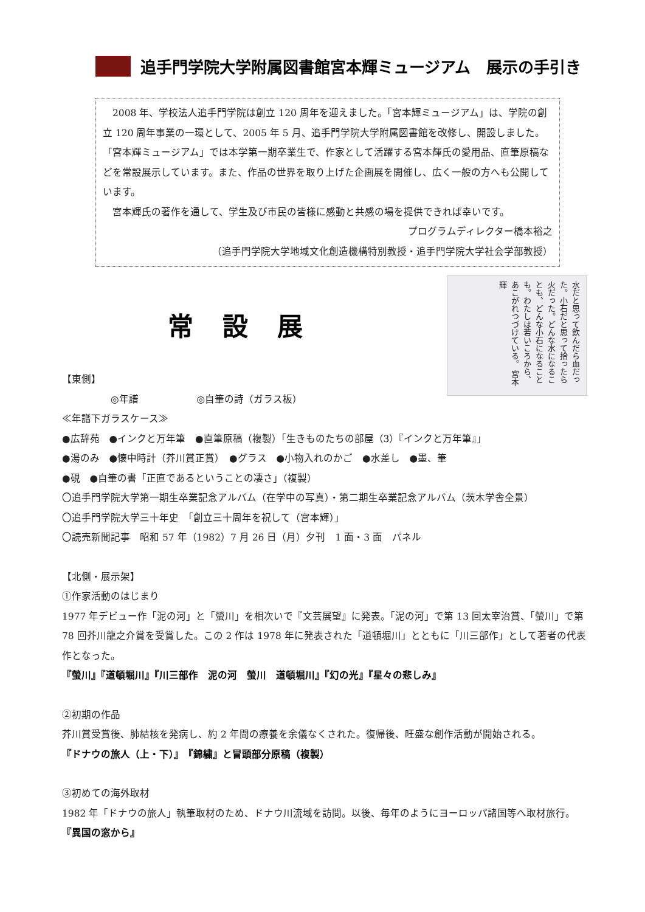追手門学院大学附属図書館宮本輝ミュージアム　展示の手引き
　2008 年、学校法人追手門学院は創立 120 周年を迎えました。「宮本輝ミュージアム」は、学院の創立 120 周年事業の一環として、2005 年 5 月、追手門学院大学附属図書館を改修し、開設しました。「宮本輝ミュージアム」では本学第一期卒業生で、作家として活躍する宮本輝氏の愛用品、直筆原稿などを常設展示しています。また、作品の世界を取り上げた企画展を開催し、広く一般の方へも公開しています。
　宮本輝氏の著作を通して、学生及び市民の皆様に感動と共感の場を提供できれば幸いです。
プログラムディレクター橋本裕之
（追手門学院大学地域文化創造機構特別教授・追手門学院大学社会学部教授）
常設展
【東側】
　　　　　◎年譜　　　　　　◎自筆の詩（ガラス板）
水だと思って飲んだら血だった。小石だと思って拾ったら火だった。どんな水になることも、どんな小石になることも。わたしは若いころから、あこがれつづけている。 宮本輝
≪年譜下ガラスケース≫
●広辞苑　●インクと万年筆　●直筆原稿（複製）「生きものたちの部屋（3）『インクと万年筆』」
●湯のみ　●懐中時計（芥川賞正賞）　●グラス　●小物入れのかご　●水差し　●墨、筆
●硯　●自筆の書「正直であるということの凄さ」（複製）
〇追手門学院大学第一期生卒業記念アルバム（在学中の写真）・第二期生卒業記念アルバム（茨木学舎全景）
〇追手門学院大学三十年史　「創立三十周年を祝して（宮本輝）」
〇読売新聞記事　昭和 57 年（1982）7 月 26 日（月）夕刊　1 面・3 面　パネル
【北側・展示架】
①作家活動のはじまり
1977 年デビュー作「泥の河」と「螢川」を相次いで『文芸展望』に発表。「泥の河」で第 13 回太宰治賞、「螢川」で第 78 回芥川龍之介賞を受賞した。この 2 作は 1978 年に発表された「道頓堀川」とともに「川三部作」として著者の代表作となった。
『螢川』『道頓堀川』『川三部作　泥の河　螢川　道頓堀川』『幻の光』『星々の悲しみ』
②初期の作品
芥川賞受賞後、肺結核を発病し、約 2 年間の療養を余儀なくされた。復帰後、旺盛な創作活動が開始される。
『ドナウの旅人（上・下）』　『錦繍』と冒頭部分原稿（複製）
③初めての海外取材
1982 年「ドナウの旅人」執筆取材のため、ドナウ川流域を訪問。以後、毎年のようにヨーロッパ諸国等へ取材旅行。
『異国の窓から』